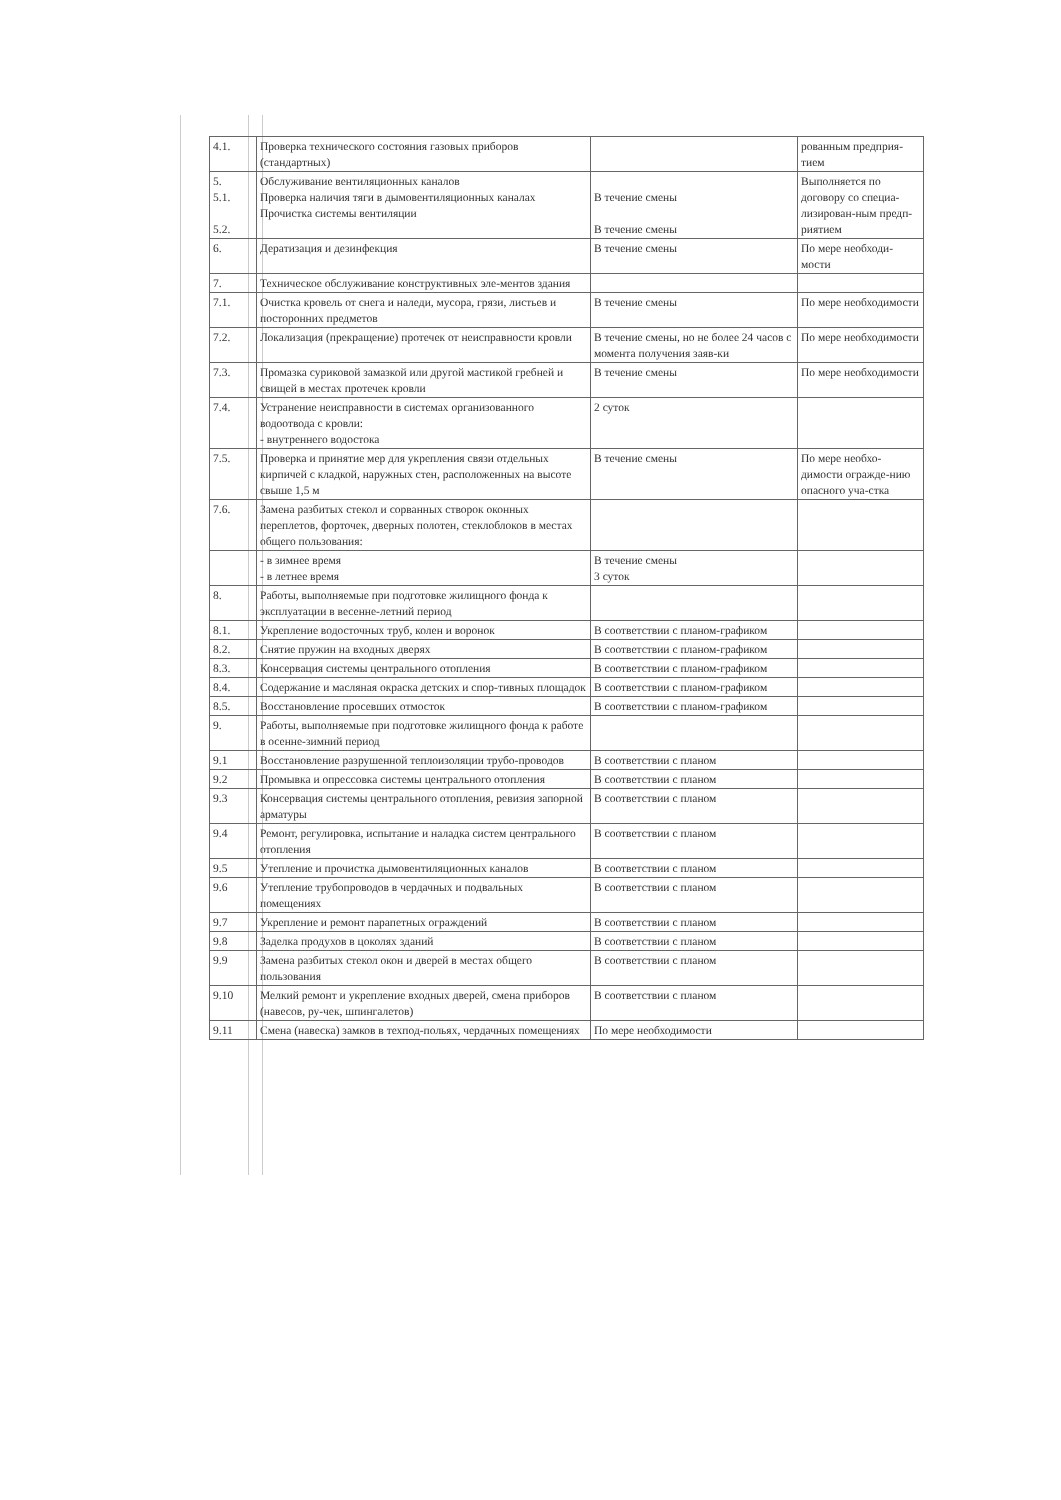| 4.1. | Проверка технического состояния газовых приборов (стандартных) | | рованным предприя-тием |
| 5. 5.1. 5.2. | Обслуживание вентиляционных каналов Проверка наличия тяги в дымовентиляционных каналах Прочистка системы вентиляции | В течение смены В течение смены | Выполняется по договору со специа-лизирован-ным предп-риятием |
| 6. | Дератизация и дезинфекция | В течение смены | По мере необходи-мости |
| 7. | Техническое обслуживание конструктивных эле-ментов здания | | |
| 7.1. | Очистка кровель от снега и наледи, мусора, грязи, листьев и посторонних предметов | В течение смены | По мере необходимости |
| 7.2. | Локализация (прекращение) протечек от неисправности кровли | В течение смены, но не более 24 часов с момента получения заяв-ки | По мере необходимости |
| 7.3. | Промазка суриковой замазкой или другой мастикой гребней и свищей в местах протечек кровли | В течение смены | По мере необходимости |
| 7.4. | Устранение неисправности в системах организованного водоотвода с кровли: - внутреннего водостока | 2 суток | |
| 7.5. | Проверка и принятие мер для укрепления связи отдельных кирпичей с кладкой, наружных стен, расположенных на высоте свыше 1,5 м | В течение смены | По мере необхо-димости огражде-нию опасного уча-стка |
| 7.6. | Замена разбитых стекол и сорванных створок оконных переплетов, форточек, дверных полотен, стеклоблоков в местах общего пользования: | | |
| | - в зимнее время - в летнее время | В течение смены 3 суток | |
| 8. | Работы, выполняемые при подготовке жилищного фонда к эксплуатации в весенне-летний период | | |
| 8.1. | Укрепление водосточных труб, колен и воронок | В соответствии с планом-графиком | |
| 8.2. | Снятие пружин на входных дверях | В соответствии с планом-графиком | |
| 8.3. | Консервация системы центрального отопления | В соответствии с планом-графиком | |
| 8.4. | Содержание и масляная окраска детских и спор-тивных площадок | В соответствии с планом-графиком | |
| 8.5. | Восстановление просевших отмосток | В соответствии с планом-графиком | |
| 9. | Работы, выполняемые при подготовке жилищного фонда к работе в осенне-зимний период | | |
| 9.1 | Восстановление разрушенной теплоизоляции трубо-проводов | В соответствии с планом | |
| 9.2 | Промывка и опрессовка системы центрального отопления | В соответствии с планом | |
| 9.3 | Консервация системы центрального отопления, ревизия запорной арматуры | В соответствии с планом | |
| 9.4 | Ремонт, регулировка, испытание и наладка систем центрального отопления | В соответствии с планом | |
| 9.5 | Утепление и прочистка дымовентиляционных каналов | В соответствии с планом | |
| 9.6 | Утепление трубопроводов в чердачных и подвальных помещениях | В соответствии с планом | |
| 9.7 | Укрепление и ремонт парапетных ограждений | В соответствии с планом | |
| 9.8 | Заделка продухов в цоколях зданий | В соответствии с планом | |
| 9.9 | Замена разбитых стекол окон и дверей в местах общего пользования | В соответствии с планом | |
| 9.10 | Мелкий ремонт и укрепление входных дверей, смена приборов (навесов, ру-чек, шпингалетов) | В соответствии с планом | |
| 9.11 | Смена (навеска) замков в техпод-польях, чердачных помещениях | По мере необходимости | |